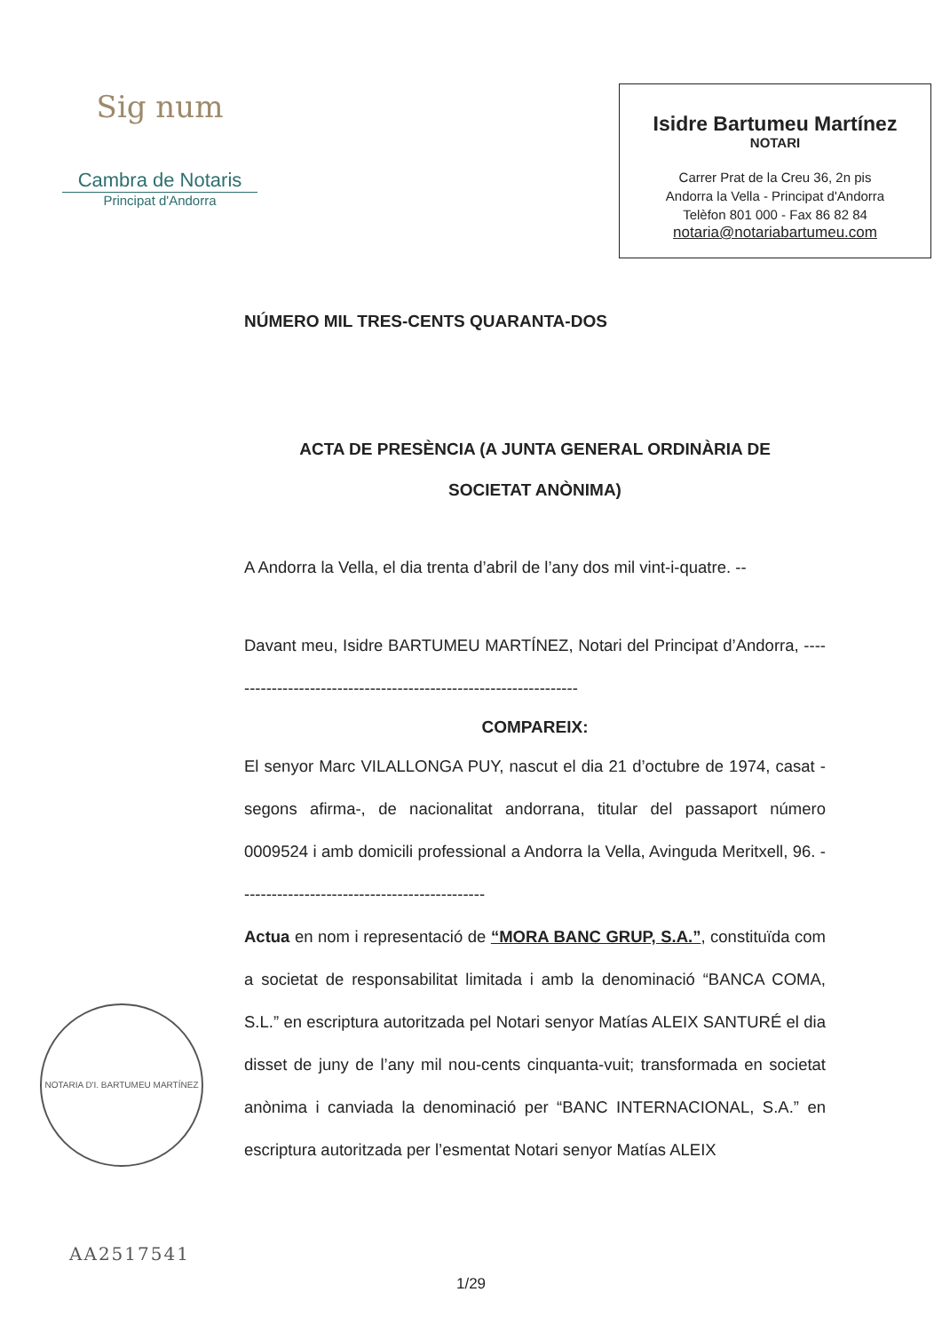Sig num
Cambra de Notaris
Principat d'Andorra
Isidre Bartumeu Martínez
NOTARI
Carrer Prat de la Creu 36, 2n pis
Andorra la Vella - Principat d'Andorra
Telèfon 801 000 - Fax 86 82 84
notaria@notariabartumeu.com
NÚMERO MIL TRES-CENTS QUARANTA-DOS
ACTA DE PRESÈNCIA (A JUNTA GENERAL ORDINÀRIA DE
SOCIETAT ANÒNIMA)
A Andorra la Vella, el dia trenta d’abril de l’any dos mil vint-i-quatre. --
Davant meu, Isidre BARTUMEU MARTÍNEZ, Notari del Principat d’Andorra, -----------------------------------------------------------------
COMPAREIX:
El senyor Marc VILALLONGA PUY, nascut el dia 21 d’octubre de 1974, casat -segons afirma-, de nacionalitat andorrana, titular del passaport número 0009524 i amb domicili professional a Andorra la Vella, Avinguda Meritxell, 96. ---------------------------------------------
Actua en nom i representació de “MORA BANC GRUP, S.A.”, constituïda com a societat de responsabilitat limitada i amb la denominació “BANCA COMA, S.L.” en escriptura autoritzada pel Notari senyor Matías ALEIX SANTURÉ el dia disset de juny de l’any mil nou-cents cinquanta-vuit; transformada en societat anònima i canviada la denominació per “BANC INTERNACIONAL, S.A.” en escriptura autoritzada per l’esmentat Notari senyor Matías ALEIX
NOTARIA D'I. BARTUMEU MARTÍNEZ
AA2517541
1/29